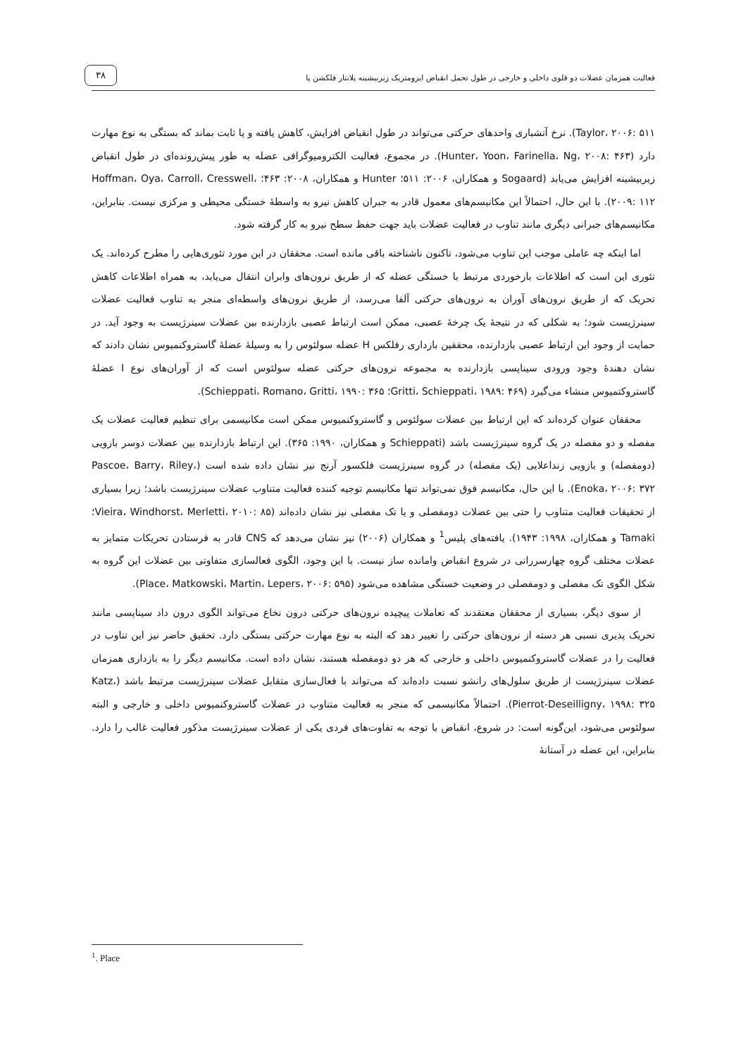فعالیت همزمان عضلات دو قلوی داخلی و خارجی در طول تحمل انقباض ایزومتریک زیربیشینه پلانتار فلکشن پا
۳۸
Taylor، ۲۰۰۶: ۵۱۱). نرخ آتشباری واحدهای حرکتی می‌تواند در طول انقباض افزایش، کاهش یافته و یا ثابت بماند که بستگی به نوع مهارت دارد (Hunter، Yoon، Farinella، Ng، ۲۰۰۸: ۴۶۳). در مجموع، فعالیت الکترومیوگرافی عضله به طور پیش‌رونده‌ای در طول انقباض زیربیشینه افزایش می‌یابد (Sogaard و همکاران، ۲۰۰۶: ۵۱۱؛ Hunter و همکاران، ۲۰۰۸: ۴۶۳؛ Hoffman، Oya، Carroll، Cresswell، ۲۰۰۹: ۱۱۲). با این حال، احتمالاً این مکانیسم‌های معمول قادر به جبران کاهش نیرو به واسطهٔ خستگی محیطی و مرکزی نیست. بنابراین، مکانیسم‌های جبرانی دیگری مانند تناوب در فعالیت عضلات باید جهت حفظ سطح نیرو به کار گرفته شود.
اما اینکه چه عاملی موجب این تناوب می‌شود، تاکنون ناشناخته باقی مانده است. محققان در این مورد تئوری‌هایی را مطرح کرده‌اند. یک تئوری این است که اطلاعات بازخوردی مرتبط با خستگی عضله که از طریق نرون‌های وابران انتقال می‌یابد، به همراه اطلاعات کاهش تحریک که از طریق نرون‌های آوران به نرون‌های حرکتی آلفا می‌رسد، از طریق نرون‌های واسطه‌ای منجر به تناوب فعالیت عضلات سینرژیست شود؛ به شکلی که در نتیجهٔ یک چرخهٔ عصبی، ممکن است ارتباط عصبی بازدارنده بین عضلات سینرژیست به وجود آید. در حمایت از وجود این ارتباط عصبی بازدارنده، محققین بازداری رفلکس H عضله سولئوس را به وسیلهٔ عضلهٔ گاستروکنمیوس نشان دادند که نشان دهندهٔ وجود ورودی سیناپسی بازدارنده به مجموعه نرون‌های حرکتی عضله سولئوس است که از آوران‌های نوع I عضلهٔ گاستروکتمیوس منشاء می‌گیرد (Gritti، Schieppati، ۱۹۸۹: ۴۶۹؛ Schieppati، Romano، Gritti، ۱۹۹۰: ۳۶۵).
محققان عنوان کرده‌اند که این ارتباط بین عضلات سولئوس و گاستروکنمیوس ممکن است مکانیسمی برای تنظیم فعالیت عضلات یک مفصله و دو مفصله در یک گروه سینرژیست باشد (Schieppati و همکاران، ۱۹۹۰: ۳۶۵). این ارتباط بازدارنده بین عضلات دوسر بازویی (دومفصله) و بازویی زنداعلایی (یک مفصله) در گروه سینرژیست فلکسور آرنج نیز نشان داده شده است (Pascoe، Barry، Riley، Enoka، ۲۰۰۶: ۳۷۲). با این حال، مکانیسم فوق نمی‌تواند تنها مکانیسم توجیه کننده فعالیت متناوب عضلات سینرژیست باشد؛ زیرا بسیاری از تحقیقات فعالیت متناوب را حتی بین عضلات دومفصلی و یا تک مفصلی نیز نشان داده‌اند (Vieira، Windhorst، Merletti، ۲۰۱۰: ۸۵؛ Tamaki و همکاران، ۱۹۹۸: ۱۹۴۳). یافته‌های پلیس<sup>1</sup> و همکاران (۲۰۰۶) نیز نشان می‌دهد که CNS قادر به فرستادن تحریکات متمایز به عضلات مختلف گروه چهارسررانی در شروع انقباض وامانده ساز نیست. با این وجود، الگوی فعالسازی متفاوتی بین عضلات این گروه به شکل الگوی تک مفصلی و دومفصلی در وضعیت خستگی مشاهده می‌شود (Place، Matkowski، Martin، Lepers، ۲۰۰۶: ۵۹۵).
از سوی دیگر، بسیاری از محققان معتقدند که تعاملات پیچیده نرون‌های حرکتی درون نخاع می‌تواند الگوی درون داد سیناپسی مانند تحریک پذیری نسبی هر دسته از نرون‌های حرکتی را تغییر دهد که البته به نوع مهارت حرکتی بستگی دارد. تحقیق حاضر نیز این تناوب در فعالیت را در عضلات گاستروکنمیوس داخلی و خارجی که هر دو دومفصله هستند، نشان داده است. مکانیسم دیگر را به بازداری همزمان عضلات سینرژیست از طریق سلول‌های رانشو نسبت داده‌اند که می‌تواند با فعال‌سازی متقابل عضلات سینرژیست مرتبط باشد (Katz، Pierrot-Deseilligny، ۱۹۹۸: ۳۲۵). احتمالاً مکانیسمی که منجر به فعالیت متناوب در عضلات گاستروکنمیوس داخلی و خارجی و البته سولئوس می‌شود، این‌گونه است: در شروع، انقباض با توجه به تفاوت‌های فردی یکی از عضلات سینرژیست مذکور فعالیت غالب را دارد. بنابراین، این عضله در آستانهٔ
<sup>1</sup>. Place